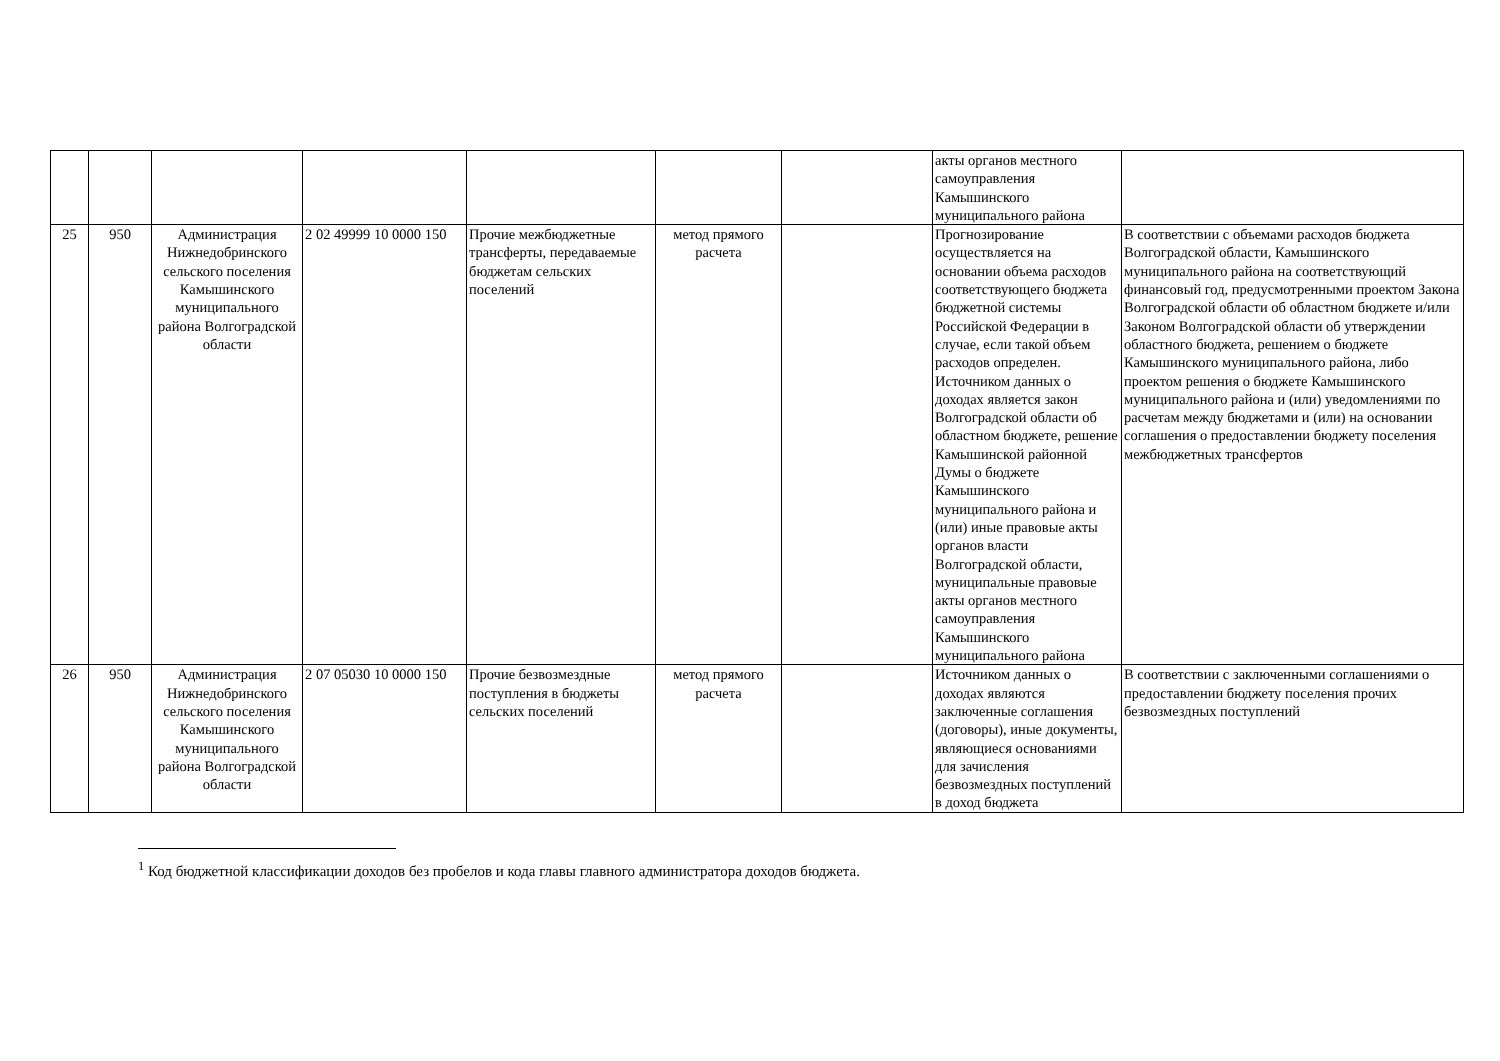| | | | | | | | акты органов местного самоуправления Камышинского муниципального района | |
| 25 | 950 | Администрация Нижнедобринского сельского поселения Камышинского муниципального района Волгоградской области | 2 02 49999 10 0000 150 | Прочие межбюджетные трансферты, передаваемые бюджетам сельских поселений | метод прямого расчета | | Прогнозирование осуществляется на основании объема расходов соответствующего бюджета бюджетной системы Российской Федерации в случае, если такой объем расходов определен. Источником данных о доходах является закон Волгоградской области об областном бюджете, решение Камышинской районной Думы о бюджете Камышинского муниципального района и (или) иные правовые акты органов власти Волгоградской области, муниципальные правовые акты органов местного самоуправления Камышинского муниципального района | В соответствии с объемами расходов бюджета Волгоградской области, Камышинского муниципального района на соответствующий финансовый год, предусмотренными проектом Закона Волгоградской области об областном бюджете и/или Законом Волгоградской области об утверждении областного бюджета, решением о бюджете Камышинского муниципального района, либо проектом решения о бюджете Камышинского муниципального района и (или) уведомлениями по расчетам между бюджетами и (или) на основании соглашения о предоставлении бюджету поселения межбюджетных трансфертов |
| 26 | 950 | Администрация Нижнедобринского сельского поселения Камышинского муниципального района Волгоградской области | 2 07 05030 10 0000 150 | Прочие безвозмездные поступления в бюджеты сельских поселений | метод прямого расчета | | Источником данных о доходах являются заключенные соглашения (договоры), иные документы, являющиеся основаниями для зачисления безвозмездных поступлений в доход бюджета | В соответствии с заключенными соглашениями о предоставлении бюджету поселения прочих безвозмездных поступлений |
<sup>1</sup> Код бюджетной классификации доходов без пробелов и кода главы главного администратора доходов бюджета.